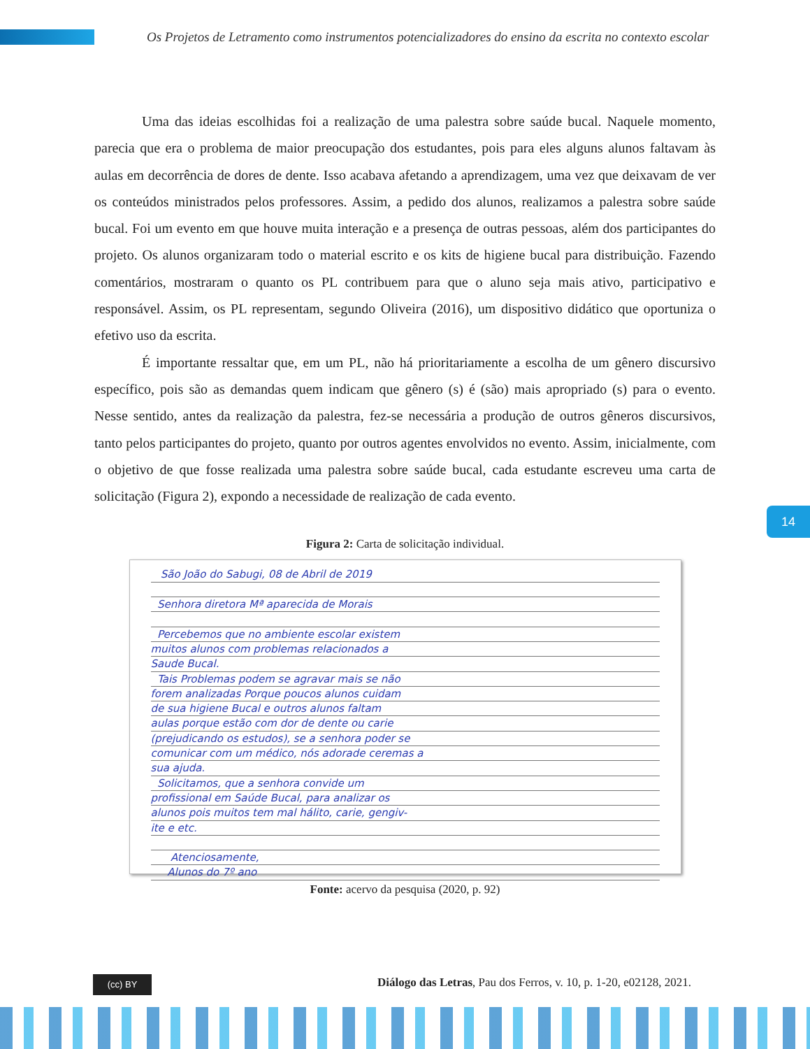Os Projetos de Letramento como instrumentos potencializadores do ensino da escrita no contexto escolar
Uma das ideias escolhidas foi a realização de uma palestra sobre saúde bucal. Naquele momento, parecia que era o problema de maior preocupação dos estudantes, pois para eles alguns alunos faltavam às aulas em decorrência de dores de dente. Isso acabava afetando a aprendizagem, uma vez que deixavam de ver os conteúdos ministrados pelos professores. Assim, a pedido dos alunos, realizamos a palestra sobre saúde bucal. Foi um evento em que houve muita interação e a presença de outras pessoas, além dos participantes do projeto. Os alunos organizaram todo o material escrito e os kits de higiene bucal para distribuição. Fazendo comentários, mostraram o quanto os PL contribuem para que o aluno seja mais ativo, participativo e responsável. Assim, os PL representam, segundo Oliveira (2016), um dispositivo didático que oportuniza o efetivo uso da escrita.
É importante ressaltar que, em um PL, não há prioritariamente a escolha de um gênero discursivo específico, pois são as demandas quem indicam que gênero (s) é (são) mais apropriado (s) para o evento. Nesse sentido, antes da realização da palestra, fez-se necessária a produção de outros gêneros discursivos, tanto pelos participantes do projeto, quanto por outros agentes envolvidos no evento. Assim, inicialmente, com o objetivo de que fosse realizada uma palestra sobre saúde bucal, cada estudante escreveu uma carta de solicitação (Figura 2), expondo a necessidade de realização de cada evento.
14
Figura 2: Carta de solicitação individual.
São João do Sabugi, 08 de Abril de 2019
Senhora diretora Mª aparecida de Morais
Percebemos que no ambiente escolar existem
muitos alunos com problemas relacionados a
Saude Bucal.
Tais Problemas podem se agravar mais se não
forem analizadas Porque poucos alunos cuidam
de sua higiene Bucal e outros alunos faltam
aulas porque estão com dor de dente ou carie
(prejudicando os estudos), se a senhora poder se
comunicar com um médico, nós adorade ceremas a
sua ajuda.
Solicitamos, que a senhora convide um
profissional em Saúde Bucal, para analizar os
alunos pois muitos tem mal hálito, carie, gengiv-
ite e etc.
Atenciosamente,
Alunos do 7º ano
Fonte: acervo da pesquisa (2020, p. 92)
(cc) BY
Diálogo das Letras, Pau dos Ferros, v. 10, p. 1-20, e02128, 2021.